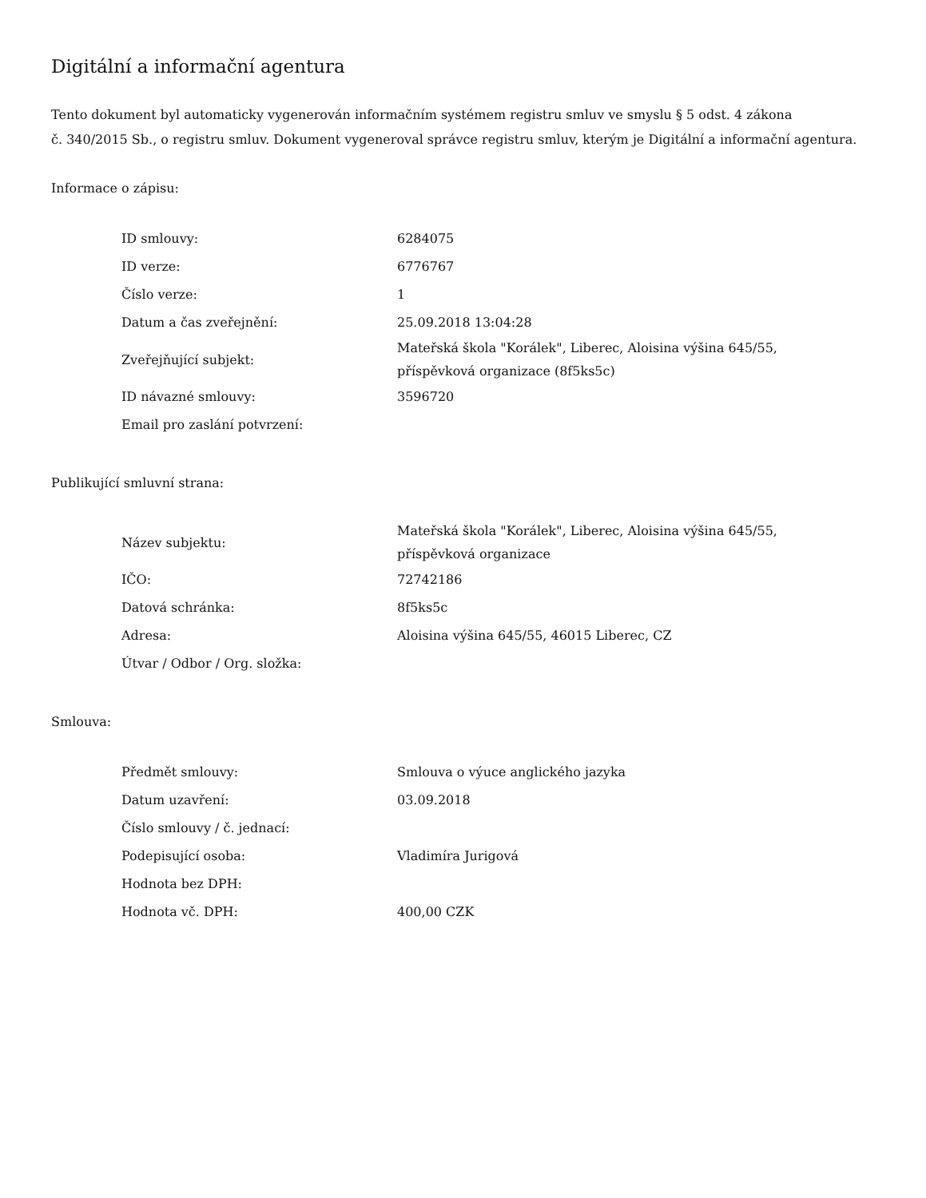Digitální a informační agentura
Tento dokument byl automaticky vygenerován informačním systémem registru smluv ve smyslu § 5 odst. 4 zákona
č. 340/2015 Sb., o registru smluv. Dokument vygeneroval správce registru smluv, kterým je Digitální a informační agentura.
Informace o zápisu:
| ID smlouvy: | 6284075 |
| ID verze: | 6776767 |
| Číslo verze: | 1 |
| Datum a čas zveřejnění: | 25.09.2018 13:04:28 |
| Zveřejňující subjekt: | Mateřská škola "Korálek", Liberec, Aloisina výšina 645/55, příspěvková organizace (8f5ks5c) |
| ID návazné smlouvy: | 3596720 |
| Email pro zaslání potvrzení: | |
Publikující smluvní strana:
| Název subjektu: | Mateřská škola "Korálek", Liberec, Aloisina výšina 645/55, příspěvková organizace |
| IČO: | 72742186 |
| Datová schránka: | 8f5ks5c |
| Adresa: | Aloisina výšina 645/55, 46015 Liberec, CZ |
| Útvar / Odbor / Org. složka: | |
Smlouva:
| Předmět smlouvy: | Smlouva o výuce anglického jazyka |
| Datum uzavření: | 03.09.2018 |
| Číslo smlouvy / č. jednací: | |
| Podepisující osoba: | Vladimíra Jurigová |
| Hodnota bez DPH: | |
| Hodnota vč. DPH: | 400,00 CZK |